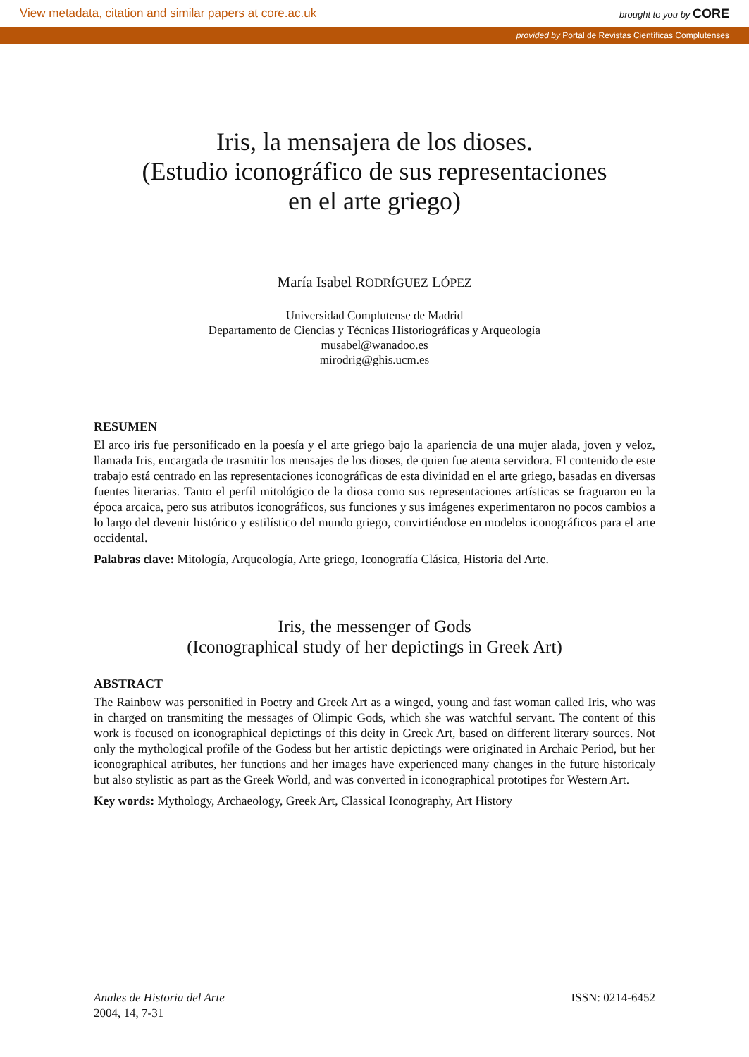View metadata, citation and similar papers at core.ac.uk brought to you by CORE
provided by Portal de Revistas Científicas Complutenses
Iris, la mensajera de los dioses.
(Estudio iconográfico de sus representaciones
en el arte griego)
María Isabel RODRÍGUEZ LÓPEZ
Universidad Complutense de Madrid
Departamento de Ciencias y Técnicas Historiográficas y Arqueología
musabel@wanadoo.es
mirodrig@ghis.ucm.es
RESUMEN
El arco iris fue personificado en la poesía y el arte griego bajo la apariencia de una mujer alada, joven y veloz, llamada Iris, encargada de trasmitir los mensajes de los dioses, de quien fue atenta servidora. El contenido de este trabajo está centrado en las representaciones iconográficas de esta divinidad en el arte griego, basadas en diversas fuentes literarias. Tanto el perfil mitológico de la diosa como sus representaciones artísticas se fraguaron en la época arcaica, pero sus atributos iconográficos, sus funciones y sus imágenes experimentaron no pocos cambios a lo largo del devenir histórico y estilístico del mundo griego, convirtiéndose en modelos iconográficos para el arte occidental.
Palabras clave: Mitología, Arqueología, Arte griego, Iconografía Clásica, Historia del Arte.
Iris, the messenger of Gods
(Iconographical study of her depictings in Greek Art)
ABSTRACT
The Rainbow was personified in Poetry and Greek Art as a winged, young and fast woman called Iris, who was in charged on transmiting the messages of Olimpic Gods, which she was watchful servant. The content of this work is focused on iconographical depictings of this deity in Greek Art, based on different literary sources. Not only the mythological profile of the Godess but her artistic depictings were originated in Archaic Period, but her iconographical atributes, her functions and her images have experienced many changes in the future historicaly but also stylistic as part as the Greek World, and was converted in iconographical prototipes for Western Art.
Key words: Mythology, Archaeology, Greek Art, Classical Iconography, Art History
Anales de Historia del Arte
2004, 14, 7-31
ISSN: 0214-6452